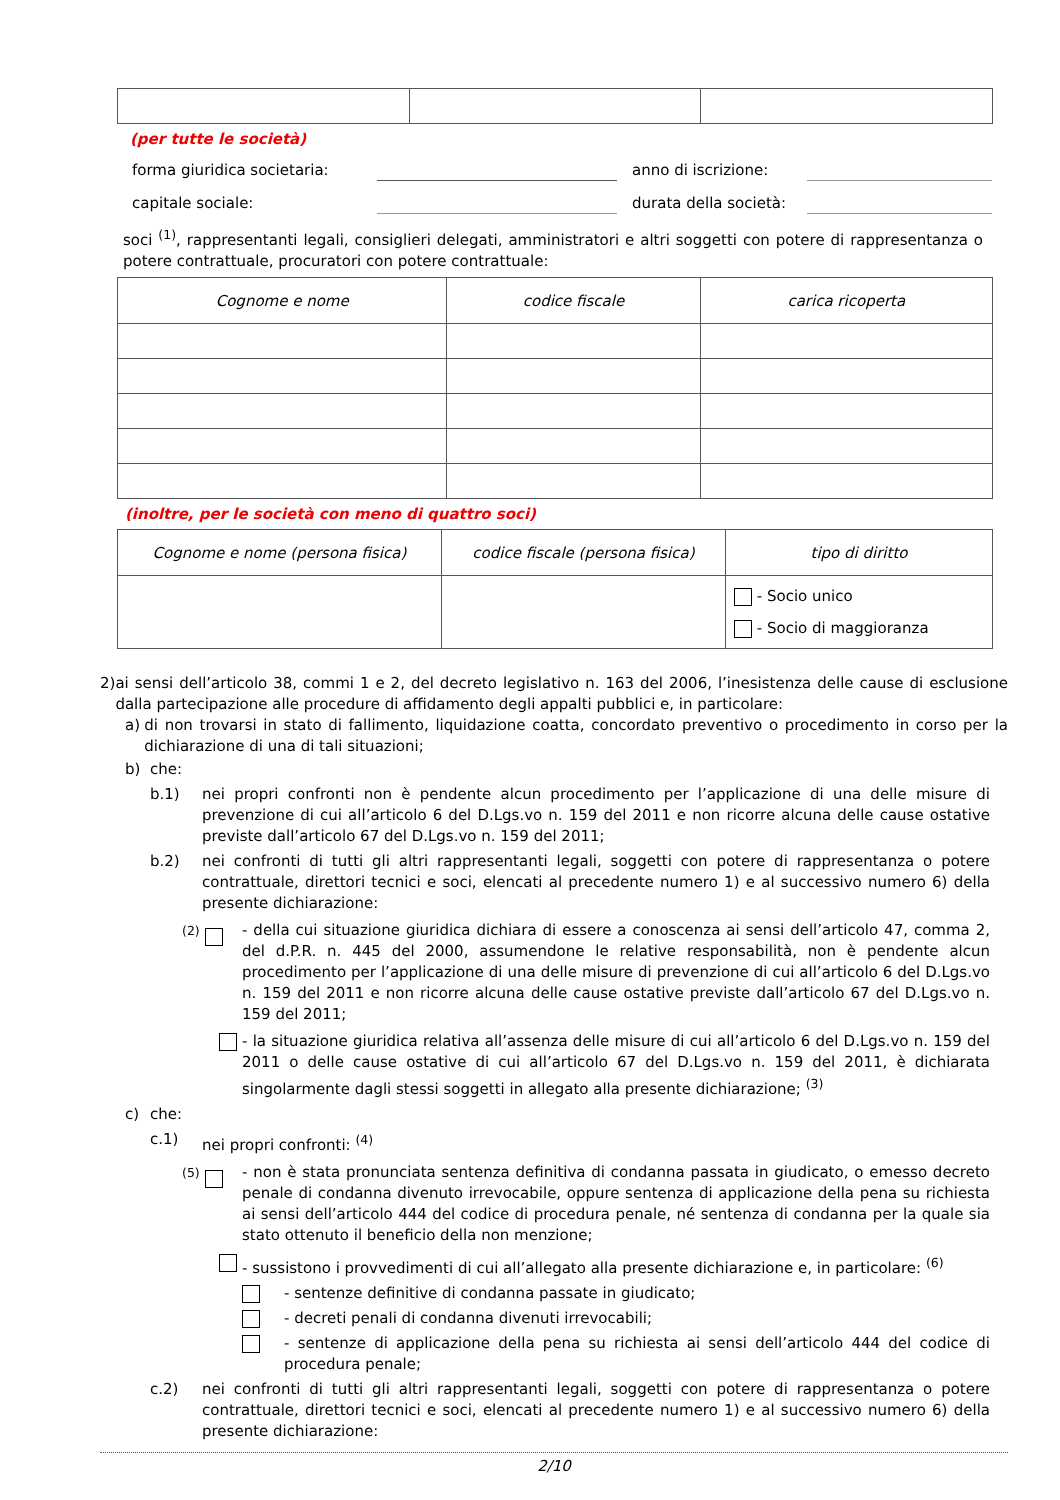(per tutte le società)
forma giuridica societaria: anno di iscrizione:
capitale sociale: durata della società:
soci <sup>(1)</sup>, rappresentanti legali, consiglieri delegati, amministratori e altri soggetti con potere di rappresentanza o potere contrattuale, procuratori con potere contrattuale:
| Cognome e nome | codice fiscale | carica ricoperta |
| --- | --- | --- |
(inoltre, per le società con meno di quattro soci)
| Cognome e nome (persona fisica) | codice fiscale (persona fisica) | tipo di diritto |
| --- | --- | --- |
| | | - Socio unico - Socio di maggioranza |
2)
ai sensi dell’articolo 38, commi 1 e 2, del decreto legislativo n. 163 del 2006, l’inesistenza delle cause di esclusione dalla partecipazione alle procedure di affidamento degli appalti pubblici e, in particolare:
a)
di non trovarsi in stato di fallimento, liquidazione coatta, concordato preventivo o procedimento in corso per la dichiarazione di una di tali situazioni;
b)
che:
b.1)
nei propri confronti non è pendente alcun procedimento per l’applicazione di una delle misure di prevenzione di cui all’articolo 6 del D.Lgs.vo n. 159 del 2011 e non ricorre alcuna delle cause ostative previste dall’articolo 67 del D.Lgs.vo n. 159 del 2011;
b.2)
nei confronti di tutti gli altri rappresentanti legali, soggetti con potere di rappresentanza o potere contrattuale, direttori tecnici e soci, elencati al precedente numero 1) e al successivo numero 6) della presente dichiarazione:
<sup>(2)</sup>
- della cui situazione giuridica dichiara di essere a conoscenza ai sensi dell’articolo 47, comma 2, del d.P.R. n. 445 del 2000, assumendone le relative responsabilità, non è pendente alcun procedimento per l’applicazione di una delle misure di prevenzione di cui all’articolo 6 del D.Lgs.vo n. 159 del 2011 e non ricorre alcuna delle cause ostative previste dall’articolo 67 del D.Lgs.vo n. 159 del 2011;
- la situazione giuridica relativa all’assenza delle misure di cui all’articolo 6 del D.Lgs.vo n. 159 del 2011 o delle cause ostative di cui all’articolo 67 del D.Lgs.vo n. 159 del 2011, è dichiarata singolarmente dagli stessi soggetti in allegato alla presente dichiarazione; <sup>(3)</sup>
c)
che:
c.1)
nei propri confronti: <sup>(4)</sup>
<sup>(5)</sup>
- non è stata pronunciata sentenza definitiva di condanna passata in giudicato, o emesso decreto penale di condanna divenuto irrevocabile, oppure sentenza di applicazione della pena su richiesta ai sensi dell’articolo 444 del codice di procedura penale, né sentenza di condanna per la quale sia stato ottenuto il beneficio della non menzione;
- sussistono i provvedimenti di cui all’allegato alla presente dichiarazione e, in particolare: <sup>(6)</sup>
- sentenze definitive di condanna passate in giudicato;
- decreti penali di condanna divenuti irrevocabili;
- sentenze di applicazione della pena su richiesta ai sensi dell’articolo 444 del codice di procedura penale;
c.2)
nei confronti di tutti gli altri rappresentanti legali, soggetti con potere di rappresentanza o potere contrattuale, direttori tecnici e soci, elencati al precedente numero 1) e al successivo numero 6) della presente dichiarazione:
2/10